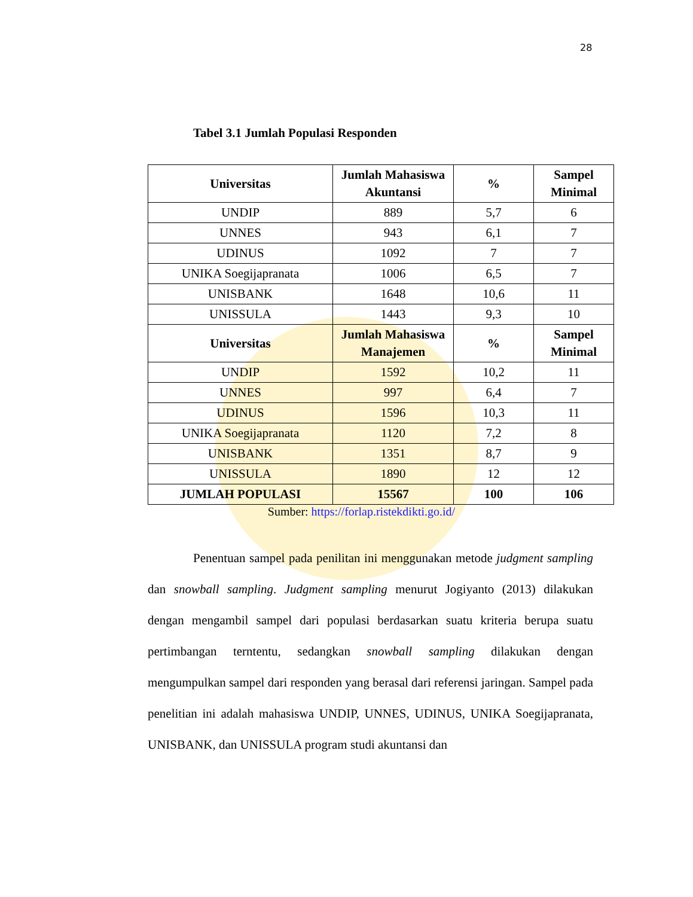28
Tabel 3.1 Jumlah Populasi Responden
| Universitas | Jumlah Mahasiswa Akuntansi | % | Sampel Minimal |
| --- | --- | --- | --- |
| UNDIP | 889 | 5,7 | 6 |
| UNNES | 943 | 6,1 | 7 |
| UDINUS | 1092 | 7 | 7 |
| UNIKA Soegijapranata | 1006 | 6,5 | 7 |
| UNISBANK | 1648 | 10,6 | 11 |
| UNISSULA | 1443 | 9,3 | 10 |
| Universitas | Jumlah Mahasiswa Manajemen | % | Sampel Minimal |
| UNDIP | 1592 | 10,2 | 11 |
| UNNES | 997 | 6,4 | 7 |
| UDINUS | 1596 | 10,3 | 11 |
| UNIKA Soegijapranata | 1120 | 7,2 | 8 |
| UNISBANK | 1351 | 8,7 | 9 |
| UNISSULA | 1890 | 12 | 12 |
| JUMLAH POPULASI | 15567 | 100 | 106 |
Sumber: https://forlap.ristekdikti.go.id/
Penentuan sampel pada penilitan ini menggunakan metode judgment sampling dan snowball sampling. Judgment sampling menurut Jogiyanto (2013) dilakukan dengan mengambil sampel dari populasi berdasarkan suatu kriteria berupa suatu pertimbangan terntentu, sedangkan snowball sampling dilakukan dengan mengumpulkan sampel dari responden yang berasal dari referensi jaringan. Sampel pada penelitian ini adalah mahasiswa UNDIP, UNNES, UDINUS, UNIKA Soegijapranata, UNISBANK, dan UNISSULA program studi akuntansi dan